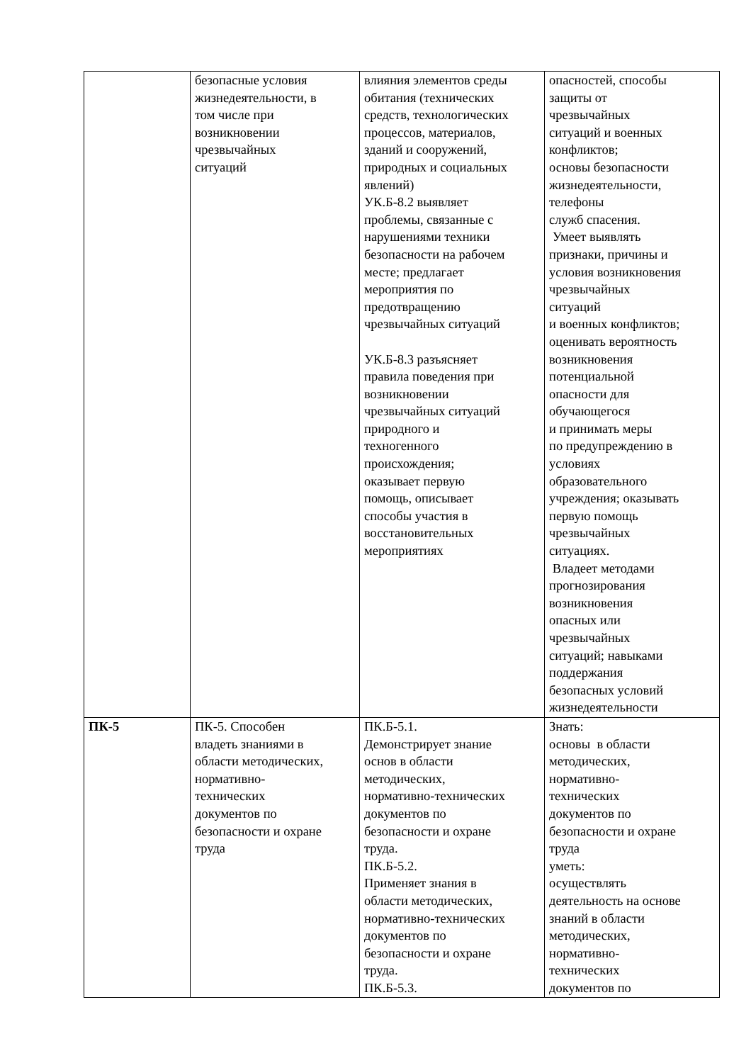| | безопасные условия жизнедеятельности, в том числе при возникновении чрезвычайных ситуаций | влияния элементов среды обитания (технических средств, технологических процессов, материалов, зданий и сооружений, природных и социальных явлений) УК.Б-8.2 выявляет проблемы, связанные с нарушениями техники безопасности на рабочем месте; предлагает мероприятия по предотвращению чрезвычайных ситуаций УК.Б-8.3 разъясняет правила поведения при возникновении чрезвычайных ситуаций природного и техногенного происхождения; оказывает первую помощь, описывает способы участия в восстановительных мероприятиях | опасностей, способы защиты от чрезвычайных ситуаций и военных конфликтов; основы безопасности жизнедеятельности, телефоны служб спасения. Умеет выявлять признаки, причины и условия возникновения чрезвычайных ситуаций и военных конфликтов; оценивать вероятность возникновения потенциальной опасности для обучающегося и принимать меры по предупреждению в условиях образовательного учреждения; оказывать первую помощь чрезвычайных ситуациях. Владеет методами прогнозирования возникновения опасных или чрезвычайных ситуаций; навыками поддержания безопасных условий жизнедеятельности |
| ПК-5 | ПК-5. Способен владеть знаниями в области методических, нормативно- технических документов по безопасности и охране труда | ПК.Б-5.1. Демонстрирует знание основ в области методических, нормативно-технических документов по безопасности и охране труда. ПК.Б-5.2. Применяет знания в области методических, нормативно-технических документов по безопасности и охране труда. ПК.Б-5.3. | Знать: основы в области методических, нормативно- технических документов по безопасности и охране труда уметь: осуществлять деятельность на основе знаний в области методических, нормативно- технических документов по |